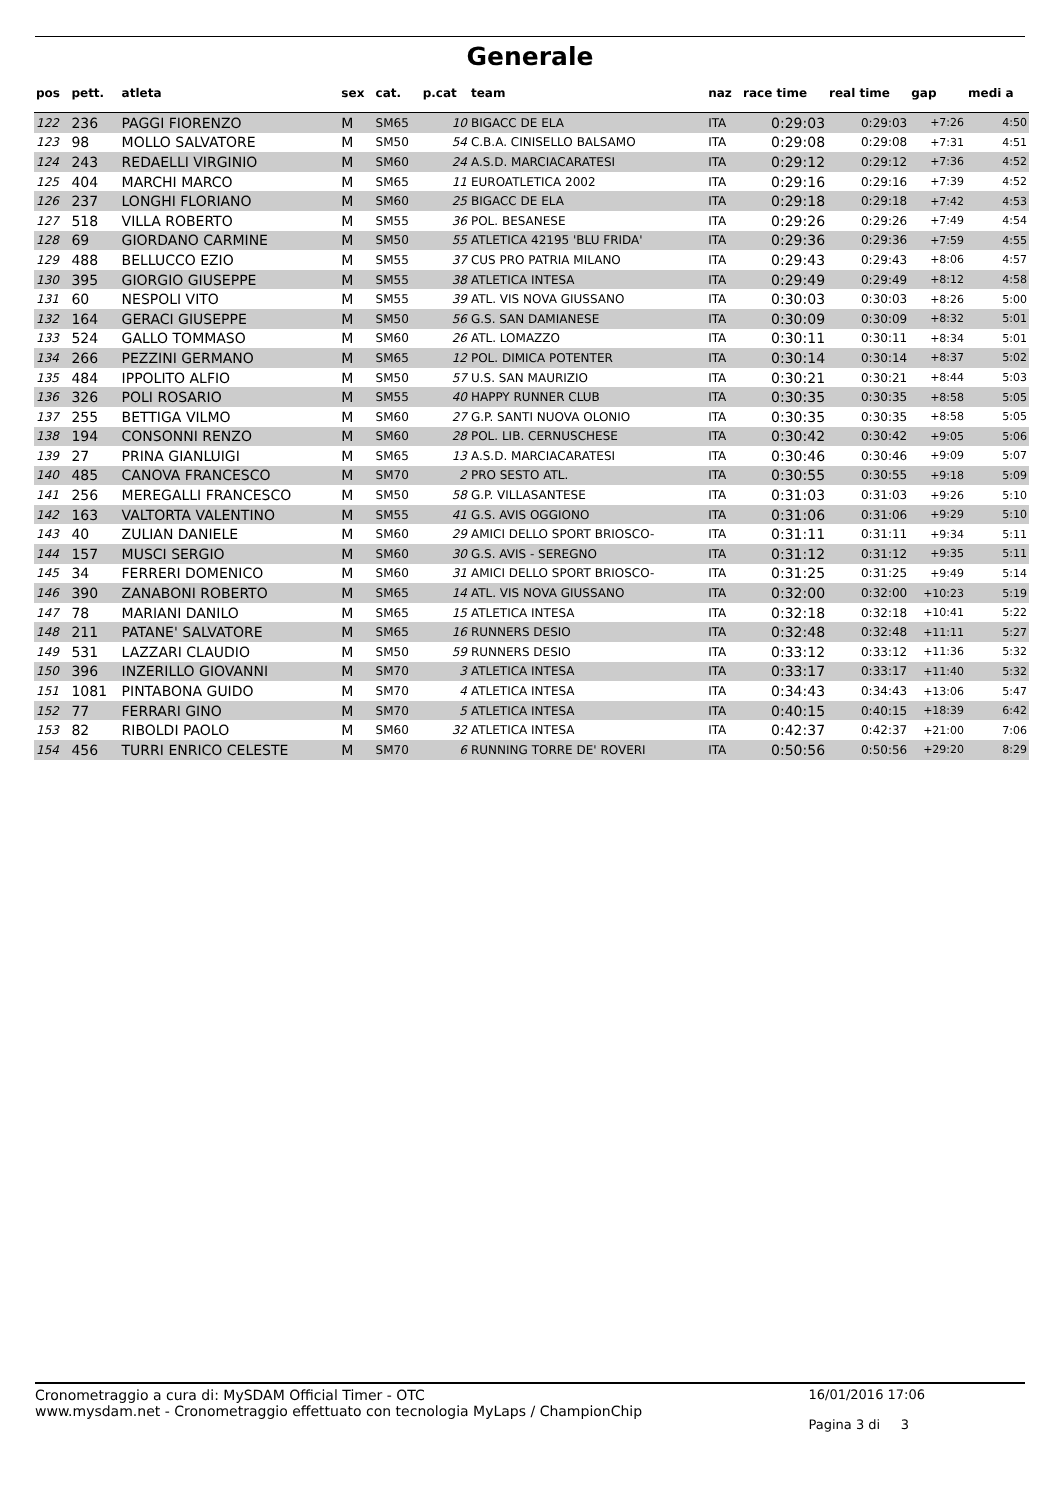Generale
| pos | pett. | atleta | sex | cat. | p.cat | team | naz | race time | real time | gap | medi a |
| --- | --- | --- | --- | --- | --- | --- | --- | --- | --- | --- | --- |
| 122 | 236 | PAGGI FIORENZO | M | SM65 | 10 | BIGACC DE ELA | ITA | 0:29:03 | 0:29:03 | +7:26 | 4:50 |
| 123 | 98 | MOLLO SALVATORE | M | SM50 | 54 | C.B.A. CINISELLO BALSAMO | ITA | 0:29:08 | 0:29:08 | +7:31 | 4:51 |
| 124 | 243 | REDAELLI VIRGINIO | M | SM60 | 24 | A.S.D. MARCIACARATESI | ITA | 0:29:12 | 0:29:12 | +7:36 | 4:52 |
| 125 | 404 | MARCHI MARCO | M | SM65 | 11 | EUROATLETICA 2002 | ITA | 0:29:16 | 0:29:16 | +7:39 | 4:52 |
| 126 | 237 | LONGHI FLORIANO | M | SM60 | 25 | BIGACC DE ELA | ITA | 0:29:18 | 0:29:18 | +7:42 | 4:53 |
| 127 | 518 | VILLA ROBERTO | M | SM55 | 36 | POL. BESANESE | ITA | 0:29:26 | 0:29:26 | +7:49 | 4:54 |
| 128 | 69 | GIORDANO CARMINE | M | SM50 | 55 | ATLETICA 42195 'BLU FRIDA' | ITA | 0:29:36 | 0:29:36 | +7:59 | 4:55 |
| 129 | 488 | BELLUCCO EZIO | M | SM55 | 37 | CUS PRO PATRIA MILANO | ITA | 0:29:43 | 0:29:43 | +8:06 | 4:57 |
| 130 | 395 | GIORGIO GIUSEPPE | M | SM55 | 38 | ATLETICA INTESA | ITA | 0:29:49 | 0:29:49 | +8:12 | 4:58 |
| 131 | 60 | NESPOLI VITO | M | SM55 | 39 | ATL. VIS NOVA GIUSSANO | ITA | 0:30:03 | 0:30:03 | +8:26 | 5:00 |
| 132 | 164 | GERACI GIUSEPPE | M | SM50 | 56 | G.S. SAN DAMIANESE | ITA | 0:30:09 | 0:30:09 | +8:32 | 5:01 |
| 133 | 524 | GALLO TOMMASO | M | SM60 | 26 | ATL. LOMAZZO | ITA | 0:30:11 | 0:30:11 | +8:34 | 5:01 |
| 134 | 266 | PEZZINI GERMANO | M | SM65 | 12 | POL. DIMICA POTENTER | ITA | 0:30:14 | 0:30:14 | +8:37 | 5:02 |
| 135 | 484 | IPPOLITO ALFIO | M | SM50 | 57 | U.S. SAN MAURIZIO | ITA | 0:30:21 | 0:30:21 | +8:44 | 5:03 |
| 136 | 326 | POLI ROSARIO | M | SM55 | 40 | HAPPY RUNNER CLUB | ITA | 0:30:35 | 0:30:35 | +8:58 | 5:05 |
| 137 | 255 | BETTIGA VILMO | M | SM60 | 27 | G.P. SANTI NUOVA OLONIO | ITA | 0:30:35 | 0:30:35 | +8:58 | 5:05 |
| 138 | 194 | CONSONNI RENZO | M | SM60 | 28 | POL. LIB. CERNUSCHESE | ITA | 0:30:42 | 0:30:42 | +9:05 | 5:06 |
| 139 | 27 | PRINA GIANLUIGI | M | SM65 | 13 | A.S.D. MARCIACARATESI | ITA | 0:30:46 | 0:30:46 | +9:09 | 5:07 |
| 140 | 485 | CANOVA FRANCESCO | M | SM70 | 2 | PRO SESTO ATL. | ITA | 0:30:55 | 0:30:55 | +9:18 | 5:09 |
| 141 | 256 | MEREGALLI FRANCESCO | M | SM50 | 58 | G.P. VILLASANTESE | ITA | 0:31:03 | 0:31:03 | +9:26 | 5:10 |
| 142 | 163 | VALTORTA VALENTINO | M | SM55 | 41 | G.S. AVIS OGGIONO | ITA | 0:31:06 | 0:31:06 | +9:29 | 5:10 |
| 143 | 40 | ZULIAN DANIELE | M | SM60 | 29 | AMICI DELLO SPORT BRIOSCO- | ITA | 0:31:11 | 0:31:11 | +9:34 | 5:11 |
| 144 | 157 | MUSCI SERGIO | M | SM60 | 30 | G.S. AVIS - SEREGNO | ITA | 0:31:12 | 0:31:12 | +9:35 | 5:11 |
| 145 | 34 | FERRERI DOMENICO | M | SM60 | 31 | AMICI DELLO SPORT BRIOSCO- | ITA | 0:31:25 | 0:31:25 | +9:49 | 5:14 |
| 146 | 390 | ZANABONI ROBERTO | M | SM65 | 14 | ATL. VIS NOVA GIUSSANO | ITA | 0:32:00 | 0:32:00 | +10:23 | 5:19 |
| 147 | 78 | MARIANI DANILO | M | SM65 | 15 | ATLETICA INTESA | ITA | 0:32:18 | 0:32:18 | +10:41 | 5:22 |
| 148 | 211 | PATANE' SALVATORE | M | SM65 | 16 | RUNNERS DESIO | ITA | 0:32:48 | 0:32:48 | +11:11 | 5:27 |
| 149 | 531 | LAZZARI CLAUDIO | M | SM50 | 59 | RUNNERS DESIO | ITA | 0:33:12 | 0:33:12 | +11:36 | 5:32 |
| 150 | 396 | INZERILLO GIOVANNI | M | SM70 | 3 | ATLETICA INTESA | ITA | 0:33:17 | 0:33:17 | +11:40 | 5:32 |
| 151 | 1081 | PINTABONA GUIDO | M | SM70 | 4 | ATLETICA INTESA | ITA | 0:34:43 | 0:34:43 | +13:06 | 5:47 |
| 152 | 77 | FERRARI GINO | M | SM70 | 5 | ATLETICA INTESA | ITA | 0:40:15 | 0:40:15 | +18:39 | 6:42 |
| 153 | 82 | RIBOLDI PAOLO | M | SM60 | 32 | ATLETICA INTESA | ITA | 0:42:37 | 0:42:37 | +21:00 | 7:06 |
| 154 | 456 | TURRI ENRICO CELESTE | M | SM70 | 6 | RUNNING TORRE DE' ROVERI | ITA | 0:50:56 | 0:50:56 | +29:20 | 8:29 |
Cronometraggio a cura di: MySDAM Official Timer - OTC
www.mysdam.net - Cronometraggio effettuato con tecnologia MyLaps / ChampionChip
16/01/2016 17:06
Pagina 3 di 3